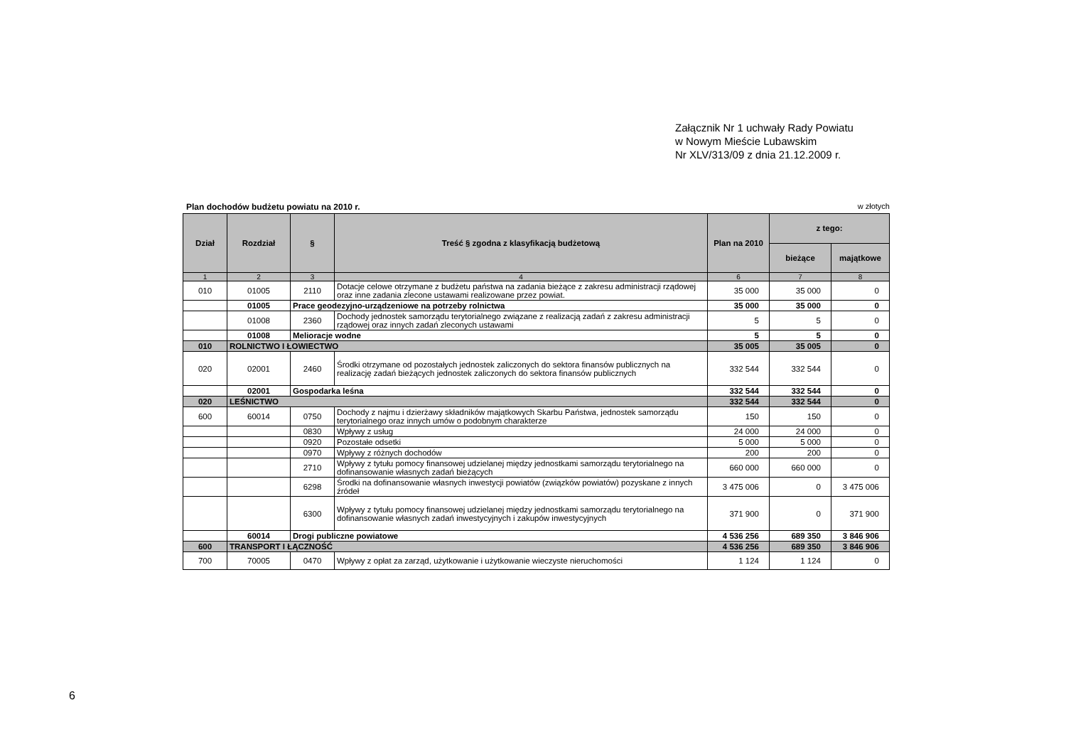Załącznik Nr 1 uchwały Rady Powiatu
w Nowym Mieście Lubawskim
Nr XLV/313/09 z dnia 21.12.2009 r.
Plan dochodów budżetu powiatu na 2010 r. w złotych
| Dział | Rozdział | § | Treść § zgodna z klasyfikacją budżetową | Plan na 2010 | z tego: | |
| --- | --- | --- | --- | --- | --- | --- |
| | | | | | bieżące | majątkowe |
| 1 | 2 | 3 | 4 | 6 | 7 | 8 |
| 010 | 01005 | 2110 | Dotacje celowe otrzymane z budżetu państwa na zadania bieżące z zakresu administracji rządowej oraz inne zadania zlecone ustawami realizowane przez powiat. | 35 000 | 35 000 | 0 |
| | 01005 | Prace geodezyjno-urządzeniowe na potrzeby rolnictwa | | 35 000 | 35 000 | 0 |
| | 01008 | 2360 | Dochody jednostek samorządu terytorialnego związane z realizacją zadań z zakresu administracji rządowej oraz innych zadań zleconych ustawami | 5 | 5 | 0 |
| | 01008 | Melioracje wodne | | 5 | 5 | 0 |
| 010 | ROLNICTWO I ŁOWIECTWO | | | 35 005 | 35 005 | 0 |
| 020 | 02001 | 2460 | Środki otrzymane od pozostałych jednostek zaliczonych do sektora finansów publicznych na realizację zadań bieżących jednostek zaliczonych do sektora finansów publicznych | 332 544 | 332 544 | 0 |
| | 02001 | Gospodarka leśna | | 332 544 | 332 544 | 0 |
| 020 | LEŚNICTWO | | | 332 544 | 332 544 | 0 |
| 600 | 60014 | 0750 | Dochody z najmu i dzierżawy składników majątkowych Skarbu Państwa, jednostek samorządu terytorialnego oraz innych umów o podobnym charakterze | 150 | 150 | 0 |
| | | 0830 | Wpływy z usług | 24 000 | 24 000 | 0 |
| | | 0920 | Pozostałe odsetki | 5 000 | 5 000 | 0 |
| | | 0970 | Wpływy z różnych dochodów | 200 | 200 | 0 |
| | | 2710 | Wpływy z tytułu pomocy finansowej udzielanej między jednostkami samorządu terytorialnego na dofinansowanie własnych zadań bieżących | 660 000 | 660 000 | 0 |
| | | 6298 | Środki na dofinansowanie własnych inwestycji powiatów (związków powiatów) pozyskane z innych źródeł | 3 475 006 | 0 | 3 475 006 |
| | | 6300 | Wpływy z tytułu pomocy finansowej udzielanej między jednostkami samorządu terytorialnego na dofinansowanie własnych zadań inwestycyjnych i zakupów inwestycyjnych | 371 900 | 0 | 371 900 |
| | 60014 | Drogi publiczne powiatowe | | 4 536 256 | 689 350 | 3 846 906 |
| 600 | TRANSPORT I ŁĄCZNOŚĆ | | | 4 536 256 | 689 350 | 3 846 906 |
| 700 | 70005 | 0470 | Wpływy z opłat za zarząd, użytkowanie i użytkowanie wieczyste nieruchomości | 1 124 | 1 124 | 0 |
6